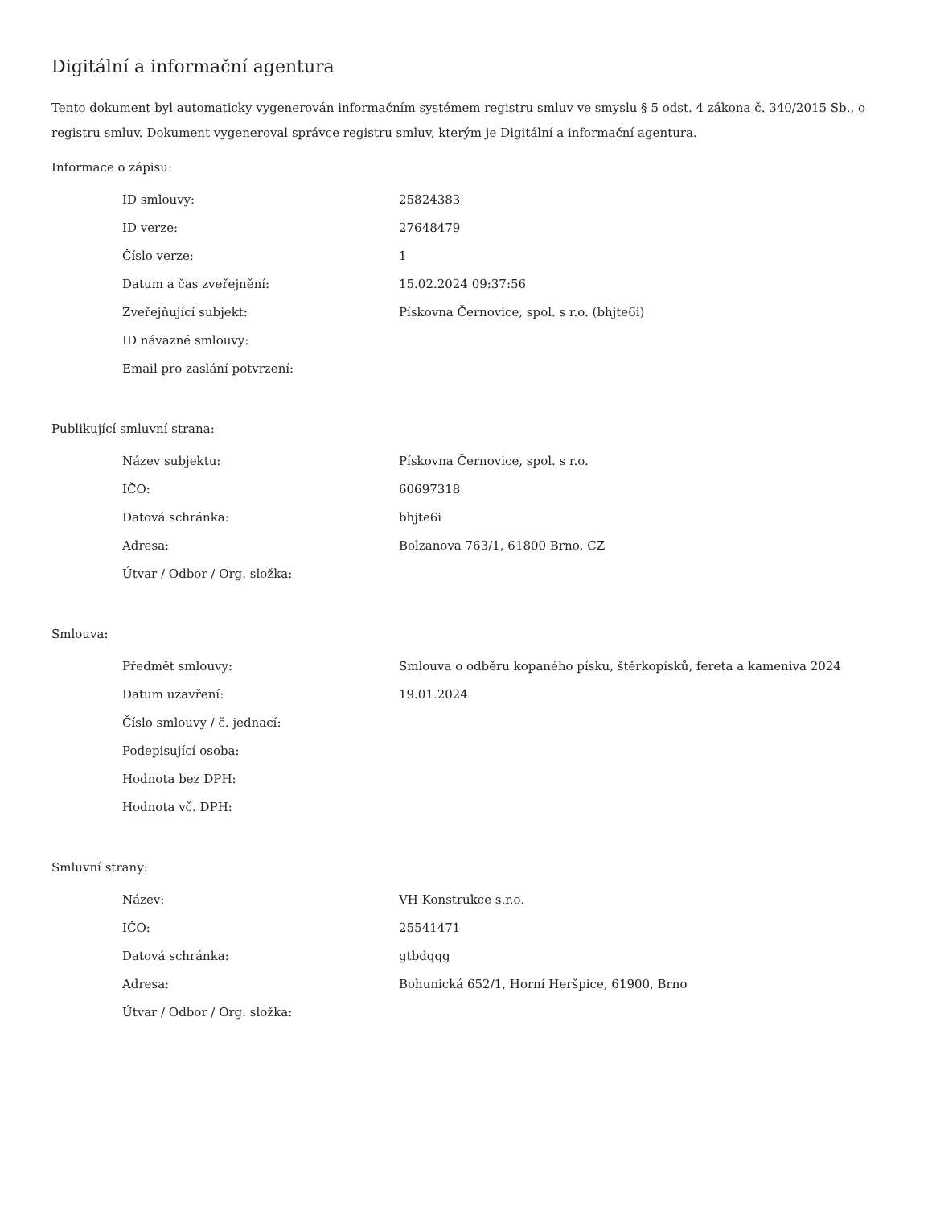Digitální a informační agentura
Tento dokument byl automaticky vygenerován informačním systémem registru smluv ve smyslu § 5 odst. 4 zákona č. 340/2015 Sb., o registru smluv. Dokument vygeneroval správce registru smluv, kterým je Digitální a informační agentura.
Informace o zápisu:
| ID smlouvy: | 25824383 |
| ID verze: | 27648479 |
| Číslo verze: | 1 |
| Datum a čas zveřejnění: | 15.02.2024 09:37:56 |
| Zveřejňující subjekt: | Pískovna Černovice, spol. s r.o. (bhjte6i) |
| ID návazné smlouvy: | |
| Email pro zaslání potvrzení: | |
Publikující smluvní strana:
| Název subjektu: | Pískovna Černovice, spol. s r.o. |
| IČO: | 60697318 |
| Datová schránka: | bhjte6i |
| Adresa: | Bolzanova 763/1, 61800 Brno, CZ |
| Útvar / Odbor / Org. složka: | |
Smlouva:
| Předmět smlouvy: | Smlouva o odběru kopaného písku, štěrkopísků, fereta a kameniva 2024 |
| Datum uzavření: | 19.01.2024 |
| Číslo smlouvy / č. jednací: | |
| Podepisující osoba: | |
| Hodnota bez DPH: | |
| Hodnota vč. DPH: | |
Smluvní strany:
| Název: | VH Konstrukce s.r.o. |
| IČO: | 25541471 |
| Datová schránka: | gtbdqqg |
| Adresa: | Bohunická 652/1, Horní Heršpice, 61900, Brno |
| Útvar / Odbor / Org. složka: | |